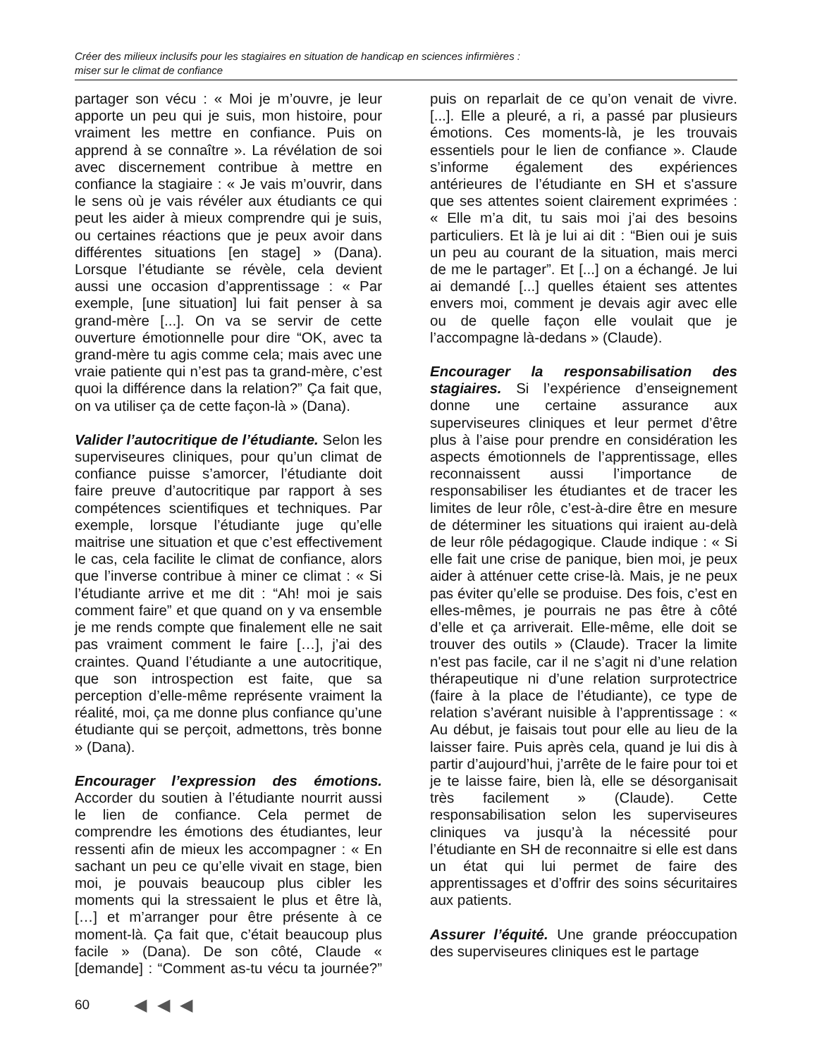Créer des milieux inclusifs pour les stagiaires en situation de handicap en sciences infirmières :
miser sur le climat de confiance
partager son vécu : « Moi je m’ouvre, je leur apporte un peu qui je suis, mon histoire, pour vraiment les mettre en confiance. Puis on apprend à se connaître ». La révélation de soi avec discernement contribue à mettre en confiance la stagiaire : « Je vais m’ouvrir, dans le sens où je vais révéler aux étudiants ce qui peut les aider à mieux comprendre qui je suis, ou certaines réactions que je peux avoir dans différentes situations [en stage] » (Dana). Lorsque l’étudiante se révèle, cela devient aussi une occasion d’apprentissage : « Par exemple, [une situation] lui fait penser à sa grand-mère [...]. On va se servir de cette ouverture émotionnelle pour dire “OK, avec ta grand-mère tu agis comme cela; mais avec une vraie patiente qui n’est pas ta grand-mère, c’est quoi la différence dans la relation?” Ça fait que, on va utiliser ça de cette façon-là » (Dana).
Valider l’autocritique de l’étudiante. Selon les superviseures cliniques, pour qu’un climat de confiance puisse s’amorcer, l’étudiante doit faire preuve d’autocritique par rapport à ses compétences scientifiques et techniques. Par exemple, lorsque l’étudiante juge qu’elle maitrise une situation et que c’est effectivement le cas, cela facilite le climat de confiance, alors que l’inverse contribue à miner ce climat : « Si l’étudiante arrive et me dit : “Ah! moi je sais comment faire” et que quand on y va ensemble je me rends compte que finalement elle ne sait pas vraiment comment le faire […], j’ai des craintes. Quand l’étudiante a une autocritique, que son introspection est faite, que sa perception d’elle-même représente vraiment la réalité, moi, ça me donne plus confiance qu’une étudiante qui se perçoit, admettons, très bonne » (Dana).
Encourager l’expression des émotions. Accorder du soutien à l’étudiante nourrit aussi le lien de confiance. Cela permet de comprendre les émotions des étudiantes, leur ressenti afin de mieux les accompagner : « En sachant un peu ce qu’elle vivait en stage, bien moi, je pouvais beaucoup plus cibler les moments qui la stressaient le plus et être là, […] et m’arranger pour être présente à ce moment-là. Ça fait que, c’était beaucoup plus facile » (Dana). De son côté, Claude « [demande] : “Comment as-tu vécu ta journée?” puis on reparlait de ce qu’on venait de vivre. [...]. Elle a pleuré, a ri, a passé par plusieurs émotions. Ces moments-là, je les trouvais essentiels pour le lien de confiance ». Claude s’informe également des expériences antérieures de l’étudiante en SH et s'assure que ses attentes soient clairement exprimées : « Elle m’a dit, tu sais moi j’ai des besoins particuliers. Et là je lui ai dit : “Bien oui je suis un peu au courant de la situation, mais merci de me le partager”. Et [...] on a échangé. Je lui ai demandé [...] quelles étaient ses attentes envers moi, comment je devais agir avec elle ou de quelle façon elle voulait que je l’accompagne là-dedans » (Claude).
Encourager la responsabilisation des stagiaires. Si l’expérience d’enseignement donne une certaine assurance aux superviseures cliniques et leur permet d’être plus à l’aise pour prendre en considération les aspects émotionnels de l’apprentissage, elles reconnaissent aussi l’importance de responsabiliser les étudiantes et de tracer les limites de leur rôle, c’est-à-dire être en mesure de déterminer les situations qui iraient au-delà de leur rôle pédagogique. Claude indique : « Si elle fait une crise de panique, bien moi, je peux aider à atténuer cette crise-là. Mais, je ne peux pas éviter qu’elle se produise. Des fois, c’est en elles-mêmes, je pourrais ne pas être à côté d’elle et ça arriverait. Elle-même, elle doit se trouver des outils » (Claude). Tracer la limite n'est pas facile, car il ne s’agit ni d’une relation thérapeutique ni d’une relation surprotectrice (faire à la place de l’étudiante), ce type de relation s’avérant nuisible à l’apprentissage : « Au début, je faisais tout pour elle au lieu de la laisser faire. Puis après cela, quand je lui dis à partir d’aujourd’hui, j’arrête de le faire pour toi et je te laisse faire, bien là, elle se désorganisait très facilement » (Claude). Cette responsabilisation selon les superviseures cliniques va jusqu’à la nécessité pour l’étudiante en SH de reconnaitre si elle est dans un état qui lui permet de faire des apprentissages et d’offrir des soins sécuritaires aux patients.
Assurer l’équité. Une grande préoccupation des superviseures cliniques est le partage
60 ◀ ◀ ◀